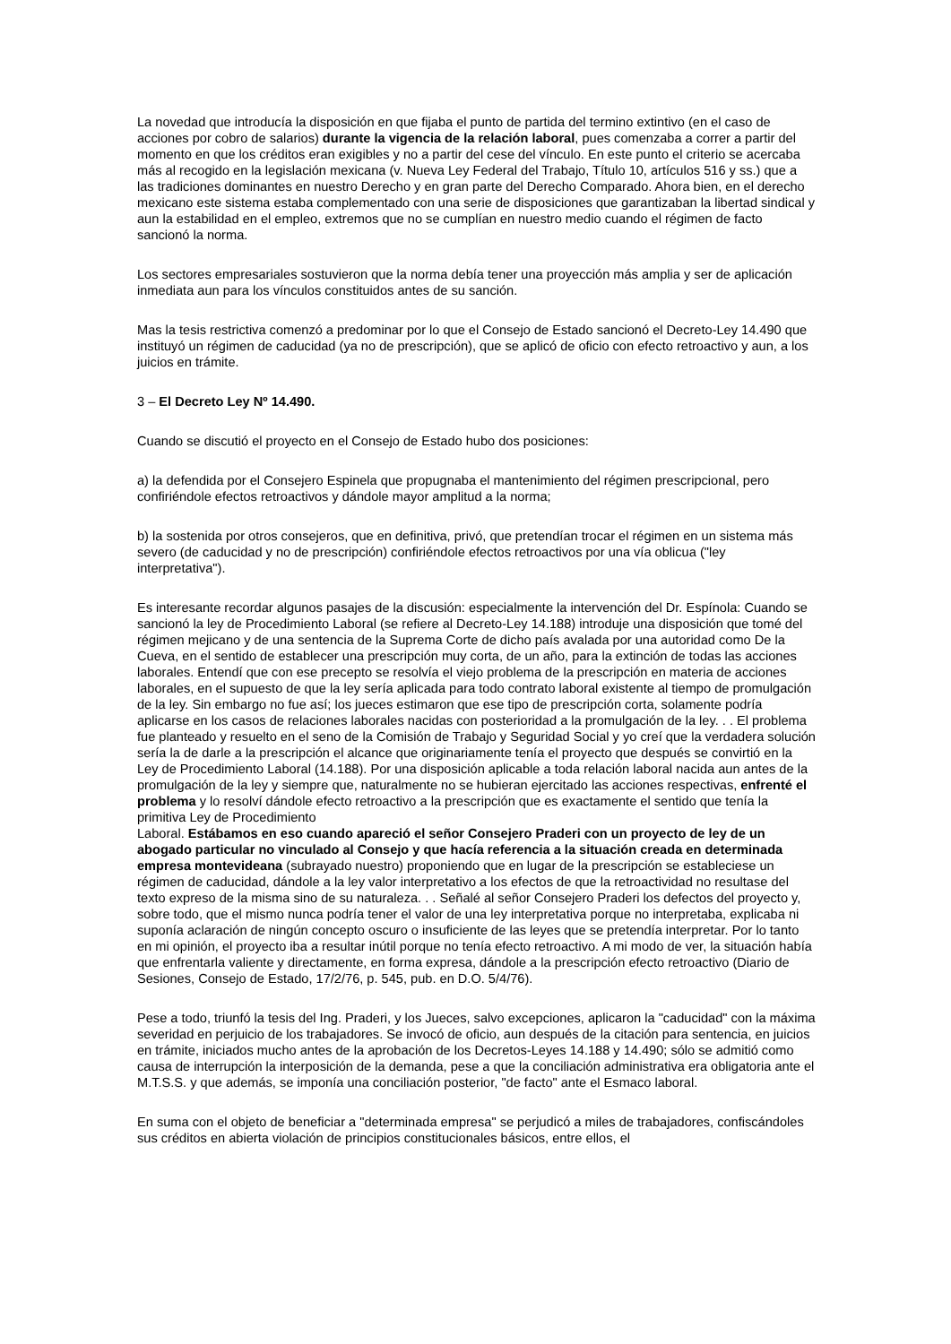La novedad que introducía la disposición en que fijaba el punto de partida del termino extintivo (en el caso de acciones por cobro de salarios) durante la vigencia de la relación laboral, pues comenzaba a correr a partir del momento en que los créditos eran exigibles y no a partir del cese del vínculo. En este punto el criterio se acercaba más al recogido en la legislación mexicana (v. Nueva Ley Federal del Trabajo, Título 10, artículos 516 y ss.) que a las tradiciones dominantes en nuestro Derecho y en gran parte del Derecho Comparado. Ahora bien, en el derecho mexicano este sistema estaba complementado con una serie de disposiciones que garantizaban la libertad sindical y aun la estabilidad en el empleo, extremos que no se cumplían en nuestro medio cuando el régimen de facto sancionó la norma.
Los sectores empresariales sostuvieron que la norma debía tener una proyección más amplia y ser de aplicación inmediata aun para los vínculos constituidos antes de su sanción.
Mas la tesis restrictiva comenzó a predominar por lo que el Consejo de Estado sancionó el Decreto-Ley 14.490 que instituyó un régimen de caducidad (ya no de prescripción), que se aplicó de oficio con efecto retroactivo y aun, a los juicios en trámite.
3 – El Decreto Ley Nº 14.490.
Cuando se discutió el proyecto en el Consejo de Estado hubo dos posiciones:
a) la defendida por el Consejero Espinela que propugnaba el mantenimiento del régimen prescripcional, pero confiriéndole efectos retroactivos y dándole mayor amplitud a la norma;
b) la sostenida por otros consejeros, que en definitiva, privó, que pretendían trocar el régimen en un sistema más severo (de caducidad y no de prescripción) confiriéndole efectos retroactivos por una vía oblicua ("ley interpretativa").
Es interesante recordar algunos pasajes de la discusión: especialmente la intervención del Dr. Espínola: Cuando se sancionó la ley de Procedimiento Laboral (se refiere al Decreto-Ley 14.188) introduje una disposición que tomé del régimen mejicano y de una sentencia de la Suprema Corte de dicho país avalada por una autoridad como De la Cueva, en el sentido de establecer una prescripción muy corta, de un año, para la extinción de todas las acciones laborales. Entendí que con ese precepto se resolvía el viejo problema de la prescripción en materia de acciones laborales, en el supuesto de que la ley sería aplicada para todo contrato laboral existente al tiempo de promulgación de la ley. Sin embargo no fue así; los jueces estimaron que ese tipo de prescripción corta, solamente podría aplicarse en los casos de relaciones laborales nacidas con posterioridad a la promulgación de la ley. . . El problema fue planteado y resuelto en el seno de la Comisión de Trabajo y Seguridad Social y yo creí que la verdadera solución sería la de darle a la prescripción el alcance que originariamente tenía el proyecto que después se convirtió en la Ley de Procedimiento Laboral (14.188). Por una disposición aplicable a toda relación laboral nacida aun antes de la promulgación de la ley y siempre que, naturalmente no se hubieran ejercitado las acciones respectivas, enfrenté el problema y lo resolví dándole efecto retroactivo a la prescripción que es exactamente el sentido que tenía la primitiva Ley de Procedimiento
Laboral. Estábamos en eso cuando apareció el señor Consejero Praderi con un proyecto de ley de un abogado particular no vinculado al Consejo y que hacía referencia a la situación creada en determinada empresa montevideana (subrayado nuestro) proponiendo que en lugar de la prescripción se estableciese un régimen de caducidad, dándole a la ley valor interpretativo a los efectos de que la retroactividad no resultase del texto expreso de la misma sino de su naturaleza. . . Señalé al señor Consejero Praderi los defectos del proyecto y, sobre todo, que el mismo nunca podría tener el valor de una ley interpretativa porque no interpretaba, explicaba ni suponía aclaración de ningún concepto oscuro o insuficiente de las leyes que se pretendía interpretar. Por lo tanto en mi opinión, el proyecto iba a resultar inútil porque no tenía efecto retroactivo. A mi modo de ver, la situación había que enfrentarla valiente y directamente, en forma expresa, dándole a la prescripción efecto retroactivo (Diario de Sesiones, Consejo de Estado, 17/2/76, p. 545, pub. en D.O. 5/4/76).
Pese a todo, triunfó la tesis del Ing. Praderi, y los Jueces, salvo excepciones, aplicaron la "caducidad" con la máxima severidad en perjuicio de los trabajadores. Se invocó de oficio, aun después de la citación para sentencia, en juicios en trámite, iniciados mucho antes de la aprobación de los Decretos-Leyes 14.188 y 14.490; sólo se admitió como causa de interrupción la interposición de la demanda, pese a que la conciliación administrativa era obligatoria ante el M.T.S.S. y que además, se imponía una conciliación posterior, "de facto" ante el Esmaco laboral.
En suma con el objeto de beneficiar a "determinada empresa" se perjudicó a miles de trabajadores, confiscándoles sus créditos en abierta violación de principios constitucionales básicos, entre ellos, el